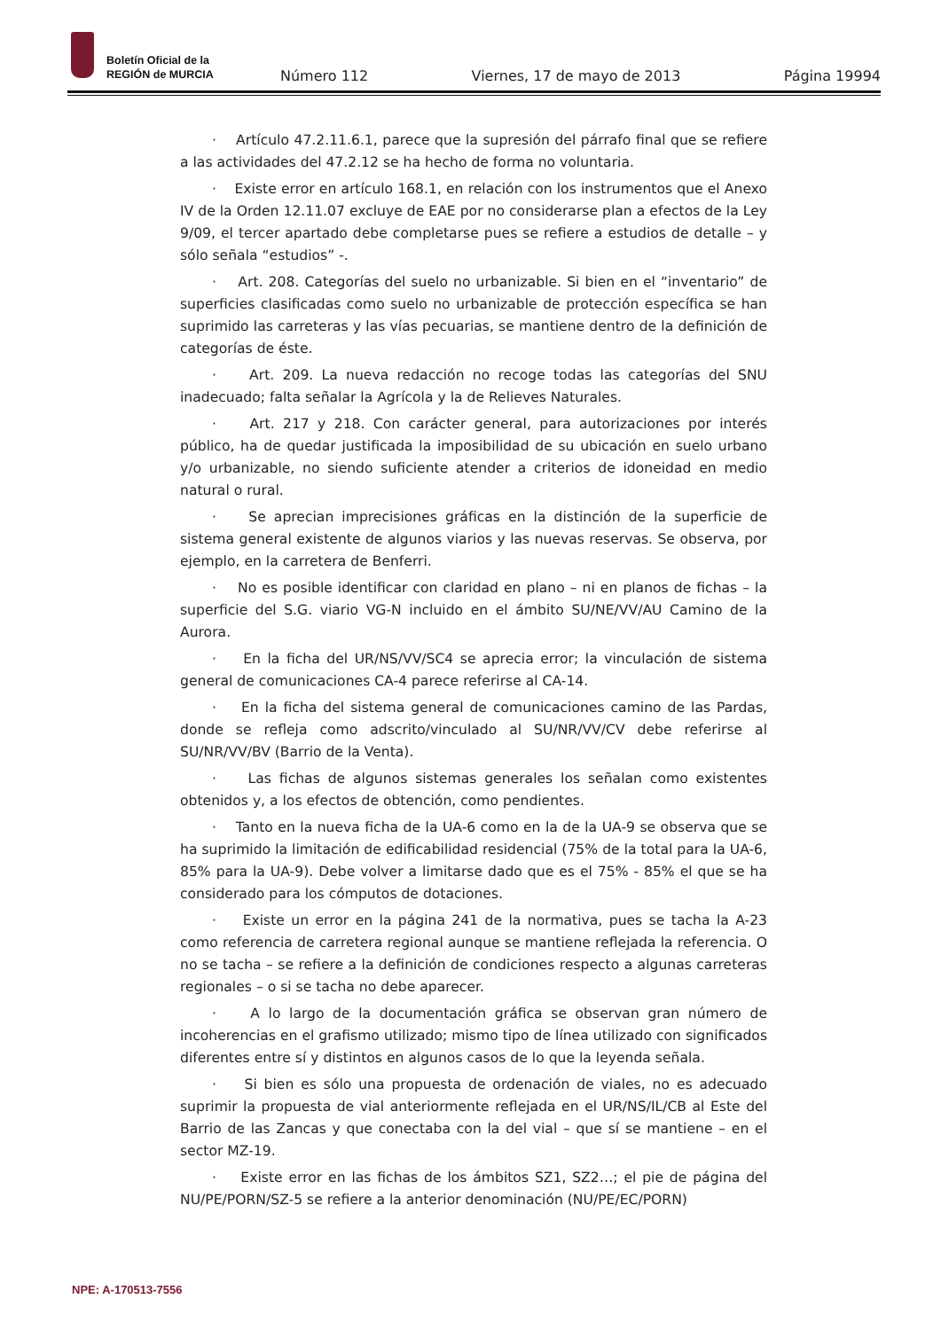Boletín Oficial de la
REGIÓN de MURCIA
Número 112 Viernes, 17 de mayo de 2013 Página 19994
· Artículo 47.2.11.6.1, parece que la supresión del párrafo final que se refiere a las actividades del 47.2.12 se ha hecho de forma no voluntaria.
· Existe error en artículo 168.1, en relación con los instrumentos que el Anexo IV de la Orden 12.11.07 excluye de EAE por no considerarse plan a efectos de la Ley 9/09, el tercer apartado debe completarse pues se refiere a estudios de detalle – y sólo señala “estudios” -.
· Art. 208. Categorías del suelo no urbanizable. Si bien en el “inventario” de superficies clasificadas como suelo no urbanizable de protección específica se han suprimido las carreteras y las vías pecuarias, se mantiene dentro de la definición de categorías de éste.
· Art. 209. La nueva redacción no recoge todas las categorías del SNU inadecuado; falta señalar la Agrícola y la de Relieves Naturales.
· Art. 217 y 218. Con carácter general, para autorizaciones por interés público, ha de quedar justificada la imposibilidad de su ubicación en suelo urbano y/o urbanizable, no siendo suficiente atender a criterios de idoneidad en medio natural o rural.
· Se aprecian imprecisiones gráficas en la distinción de la superficie de sistema general existente de algunos viarios y las nuevas reservas. Se observa, por ejemplo, en la carretera de Benferri.
· No es posible identificar con claridad en plano – ni en planos de fichas – la superficie del S.G. viario VG-N incluido en el ámbito SU/NE/VV/AU Camino de la Aurora.
· En la ficha del UR/NS/VV/SC4 se aprecia error; la vinculación de sistema general de comunicaciones CA-4 parece referirse al CA-14.
· En la ficha del sistema general de comunicaciones camino de las Pardas, donde se refleja como adscrito/vinculado al SU/NR/VV/CV debe referirse al SU/NR/VV/BV (Barrio de la Venta).
· Las fichas de algunos sistemas generales los señalan como existentes obtenidos y, a los efectos de obtención, como pendientes.
· Tanto en la nueva ficha de la UA-6 como en la de la UA-9 se observa que se ha suprimido la limitación de edificabilidad residencial (75% de la total para la UA-6, 85% para la UA-9). Debe volver a limitarse dado que es el 75% - 85% el que se ha considerado para los cómputos de dotaciones.
· Existe un error en la página 241 de la normativa, pues se tacha la A-23 como referencia de carretera regional aunque se mantiene reflejada la referencia. O no se tacha – se refiere a la definición de condiciones respecto a algunas carreteras regionales – o si se tacha no debe aparecer.
· A lo largo de la documentación gráfica se observan gran número de incoherencias en el grafismo utilizado; mismo tipo de línea utilizado con significados diferentes entre sí y distintos en algunos casos de lo que la leyenda señala.
· Si bien es sólo una propuesta de ordenación de viales, no es adecuado suprimir la propuesta de vial anteriormente reflejada en el UR/NS/IL/CB al Este del Barrio de las Zancas y que conectaba con la del vial – que sí se mantiene – en el sector MZ-19.
· Existe error en las fichas de los ámbitos SZ1, SZ2…; el pie de página del NU/PE/PORN/SZ-5 se refiere a la anterior denominación (NU/PE/EC/PORN)
NPE: A-170513-7556